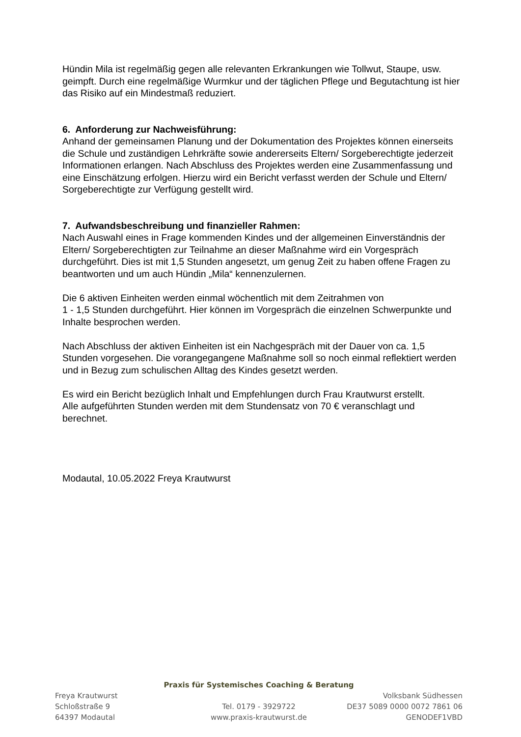Hündin Mila ist regelmäßig gegen alle relevanten Erkrankungen wie Tollwut, Staupe, usw. geimpft. Durch eine regelmäßige Wurmkur und der täglichen Pflege und Begutachtung ist hier das Risiko auf ein Mindestmaß reduziert.
6. Anforderung zur Nachweisführung:
Anhand der gemeinsamen Planung und der Dokumentation des Projektes können einerseits die Schule und zuständigen Lehrkräfte sowie andererseits Eltern/ Sorgeberechtigte jederzeit Informationen erlangen. Nach Abschluss des Projektes werden eine Zusammenfassung und eine Einschätzung erfolgen. Hierzu wird ein Bericht verfasst werden der Schule und Eltern/ Sorgeberechtigte zur Verfügung gestellt wird.
7. Aufwandsbeschreibung und finanzieller Rahmen:
Nach Auswahl eines in Frage kommenden Kindes und der allgemeinen Einverständnis der Eltern/ Sorgeberechtigten zur Teilnahme an dieser Maßnahme wird ein Vorgespräch durchgeführt. Dies ist mit 1,5 Stunden angesetzt, um genug Zeit zu haben offene Fragen zu beantworten und um auch Hündin „Mila“ kennenzulernen.
Die 6 aktiven Einheiten werden einmal wöchentlich mit dem Zeitrahmen von
1 - 1,5 Stunden durchgeführt. Hier können im Vorgespräch die einzelnen Schwerpunkte und Inhalte besprochen werden.
Nach Abschluss der aktiven Einheiten ist ein Nachgespräch mit der Dauer von ca. 1,5 Stunden vorgesehen. Die vorangegangene Maßnahme soll so noch einmal reflektiert werden und in Bezug zum schulischen Alltag des Kindes gesetzt werden.
Es wird ein Bericht bezüglich Inhalt und Empfehlungen durch Frau Krautwurst erstellt.
Alle aufgeführten Stunden werden mit dem Stundensatz von 70 € veranschlagt und berechnet.
Modautal, 10.05.2022 Freya Krautwurst
Praxis für Systemisches Coaching & Beratung
Freya Krautwurst Volksbank Südhessen
Schloßstraße 9 Tel. 0179 - 3929722 DE37 5089 0000 0072 7861 06
64397 Modautal www.praxis-krautwurst.de GENODEF1VBD